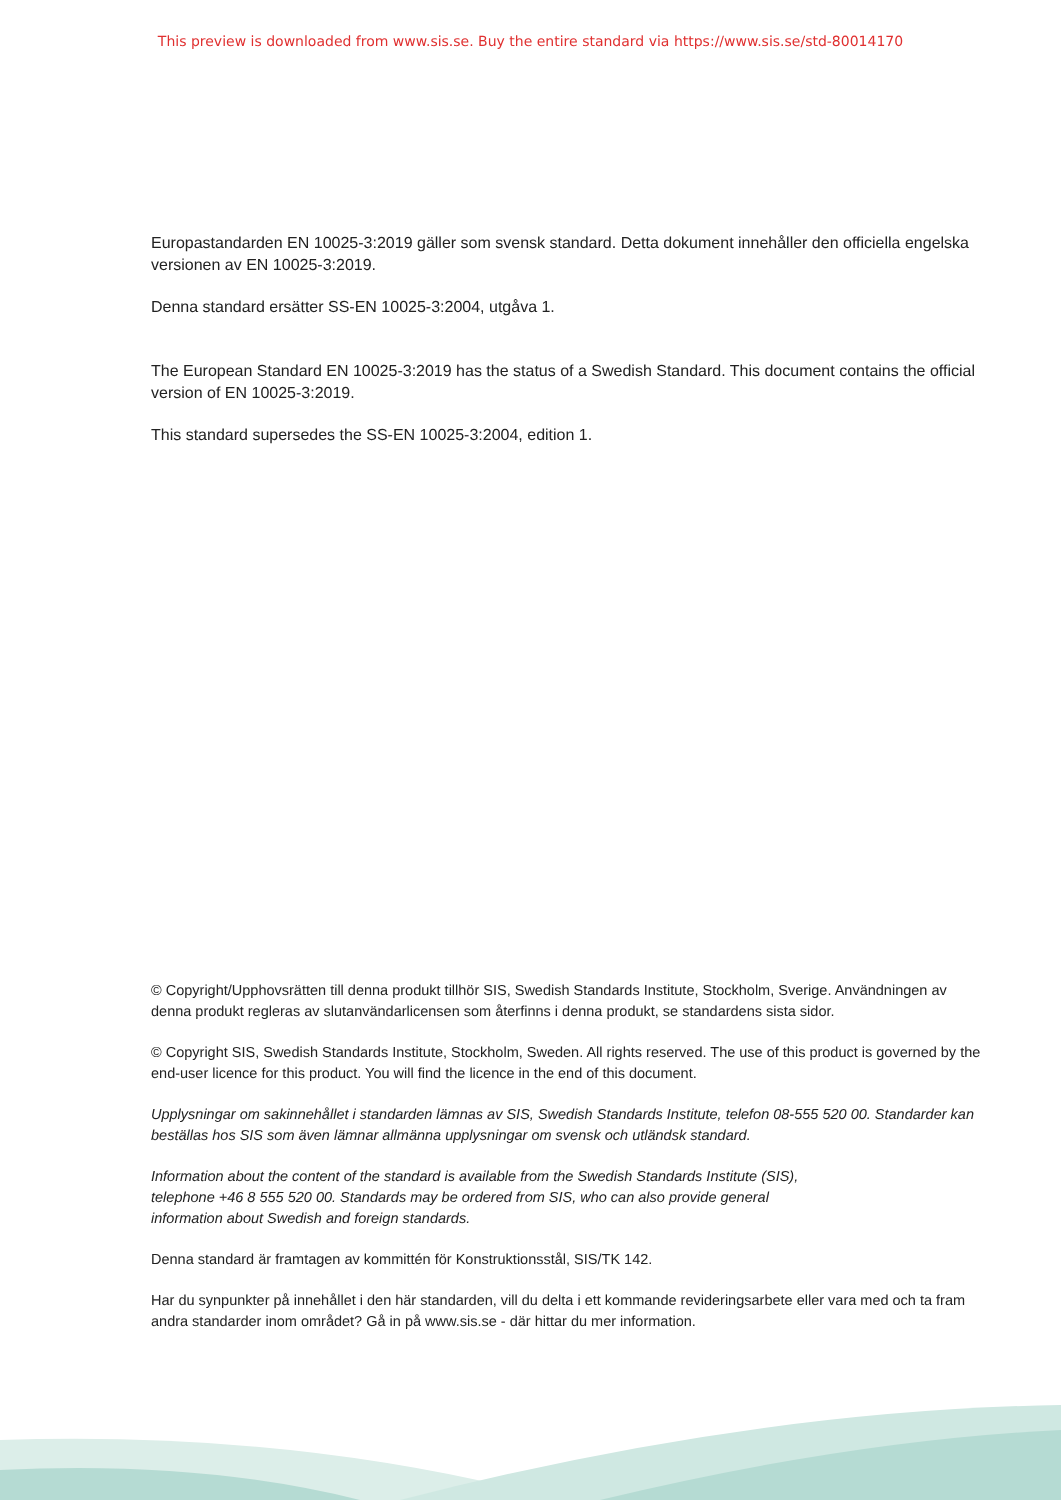This preview is downloaded from www.sis.se. Buy the entire standard via https://www.sis.se/std-80014170
Europastandarden EN 10025-3:2019 gäller som svensk standard. Detta dokument innehåller den officiella engelska versionen av EN 10025-3:2019.
Denna standard ersätter SS-EN 10025-3:2004, utgåva 1.
The European Standard EN 10025-3:2019 has the status of a Swedish Standard. This document contains the official version of EN 10025-3:2019.
This standard supersedes the SS-EN 10025-3:2004, edition 1.
© Copyright/Upphovsrätten till denna produkt tillhör SIS, Swedish Standards Institute, Stockholm, Sverige. Användningen av denna produkt regleras av slutanvändarlicensen som återfinns i denna produkt, se standardens sista sidor.
© Copyright SIS, Swedish Standards Institute, Stockholm, Sweden. All rights reserved. The use of this product is governed by the end-user licence for this product. You will find the licence in the end of this document.
Upplysningar om sakinnehållet i standarden lämnas av SIS, Swedish Standards Institute, telefon 08-555 520 00. Standarder kan beställas hos SIS som även lämnar allmänna upplysningar om svensk och utländsk standard.
Information about the content of the standard is available from the Swedish Standards Institute (SIS),
telephone +46 8 555 520 00. Standards may be ordered from SIS, who can also provide general
information about Swedish and foreign standards.
Denna standard är framtagen av kommittén för Konstruktionsstål, SIS/TK 142.
Har du synpunkter på innehållet i den här standarden, vill du delta i ett kommande revideringsarbete eller vara med och ta fram andra standarder inom området? Gå in på www.sis.se - där hittar du mer information.